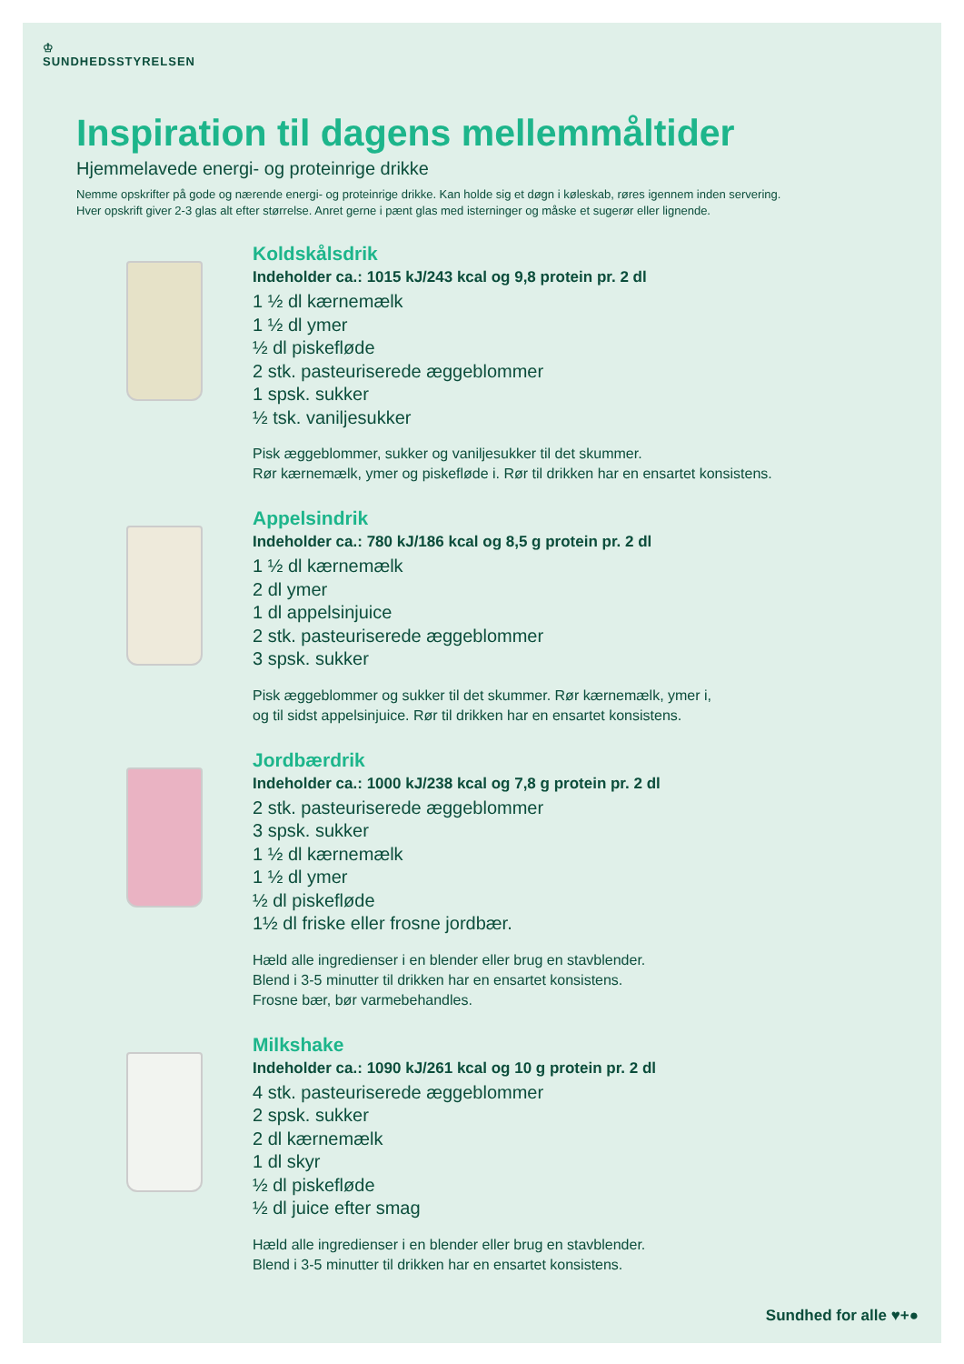♔
SUNDHEDSSTYRELSEN
Inspiration til dagens mellemmåltider
Hjemmelavede energi- og proteinrige drikke
Nemme opskrifter på gode og nærende energi- og proteinrige drikke. Kan holde sig et døgn i køleskab, røres igennem inden servering.
Hver opskrift giver 2-3 glas alt efter størrelse. Anret gerne i pænt glas med isterninger og måske et sugerør eller lignende.
Koldskålsdrik
Indeholder ca.: 1015 kJ/243 kcal og 9,8 protein pr. 2 dl
1 ½ dl kærnemælk
1 ½ dl ymer
½ dl piskefløde
2 stk. pasteuriserede æggeblommer
1 spsk. sukker
½ tsk. vaniljesukker
Pisk æggeblommer, sukker og vaniljesukker til det skummer.
Rør kærnemælk, ymer og piskefløde i. Rør til drikken har en ensartet konsistens.
Appelsindrik
Indeholder ca.: 780 kJ/186 kcal og 8,5 g protein pr. 2 dl
1 ½ dl kærnemælk
2 dl ymer
1 dl appelsinjuice
2 stk. pasteuriserede æggeblommer
3 spsk. sukker
Pisk æggeblommer og sukker til det skummer. Rør kærnemælk, ymer i,
og til sidst appelsinjuice. Rør til drikken har en ensartet konsistens.
Jordbærdrik
Indeholder ca.: 1000 kJ/238 kcal og 7,8 g protein pr. 2 dl
2 stk. pasteuriserede æggeblommer
3 spsk. sukker
1 ½ dl kærnemælk
1 ½ dl ymer
½ dl piskefløde
1½ dl friske eller frosne jordbær.
Hæld alle ingredienser i en blender eller brug en stavblender.
Blend i 3-5 minutter til drikken har en ensartet konsistens.
Frosne bær, bør varmebehandles.
Milkshake
Indeholder ca.: 1090 kJ/261 kcal og 10 g protein pr. 2 dl
4 stk. pasteuriserede æggeblommer
2 spsk. sukker
2 dl kærnemælk
1 dl skyr
½ dl piskefløde
½ dl juice efter smag
Hæld alle ingredienser i en blender eller brug en stavblender.
Blend i 3-5 minutter til drikken har en ensartet konsistens.
Sundhed for alle ♥+●